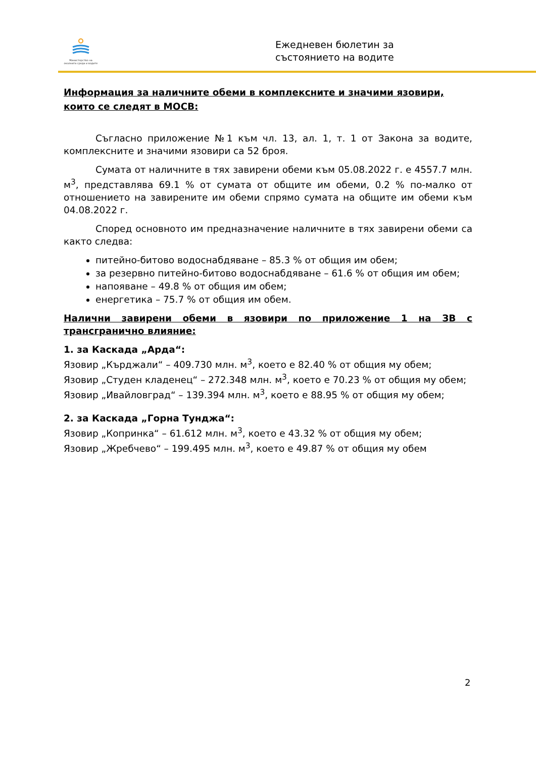Министерство на околната среда и водите
Ежедневен бюлетин за
състоянието на водите
Информация за наличните обеми в комплексните и значими язовири, които се следят в МОСВ:
Съгласно приложение №1 към чл. 13, ал. 1, т. 1 от Закона за водите, комплексните и значими язовири са 52 броя.
Сумата от наличните в тях завирени обеми към 05.08.2022 г. е 4557.7 млн. м<sup>3</sup>, представлява 69.1 % от сумата от общите им обеми, 0.2 % по-малко от отношението на завирените им обеми спрямо сумата на общите им обеми към 04.08.2022 г.
Според основното им предназначение наличните в тях завирени обеми са както следва:
питейно-битово водоснабдяване – 85.3 % от общия им обем;
за резервно питейно-битово водоснабдяване – 61.6 % от общия им обем;
напояване – 49.8 % от общия им обем;
енергетика – 75.7 % от общия им обем.
Налични завирени обеми в язовири по приложение 1 на ЗВ с трансгранично влияние:
1. за Каскада „Арда“:
Язовир „Кърджали“ – 409.730 млн. м<sup>3</sup>, което е 82.40 % от общия му обем;
Язовир „Студен кладенец“ – 272.348 млн. м<sup>3</sup>, което е 70.23 % от общия му обем;
Язовир „Ивайловград“ – 139.394 млн. м<sup>3</sup>, което е 88.95 % от общия му обем;
2. за Каскада „Горна Тунджа“:
Язовир „Копринка“ – 61.612 млн. м<sup>3</sup>, което е 43.32 % от общия му обем;
Язовир „Жребчево“ – 199.495 млн. м<sup>3</sup>, което е 49.87 % от общия му обем
2